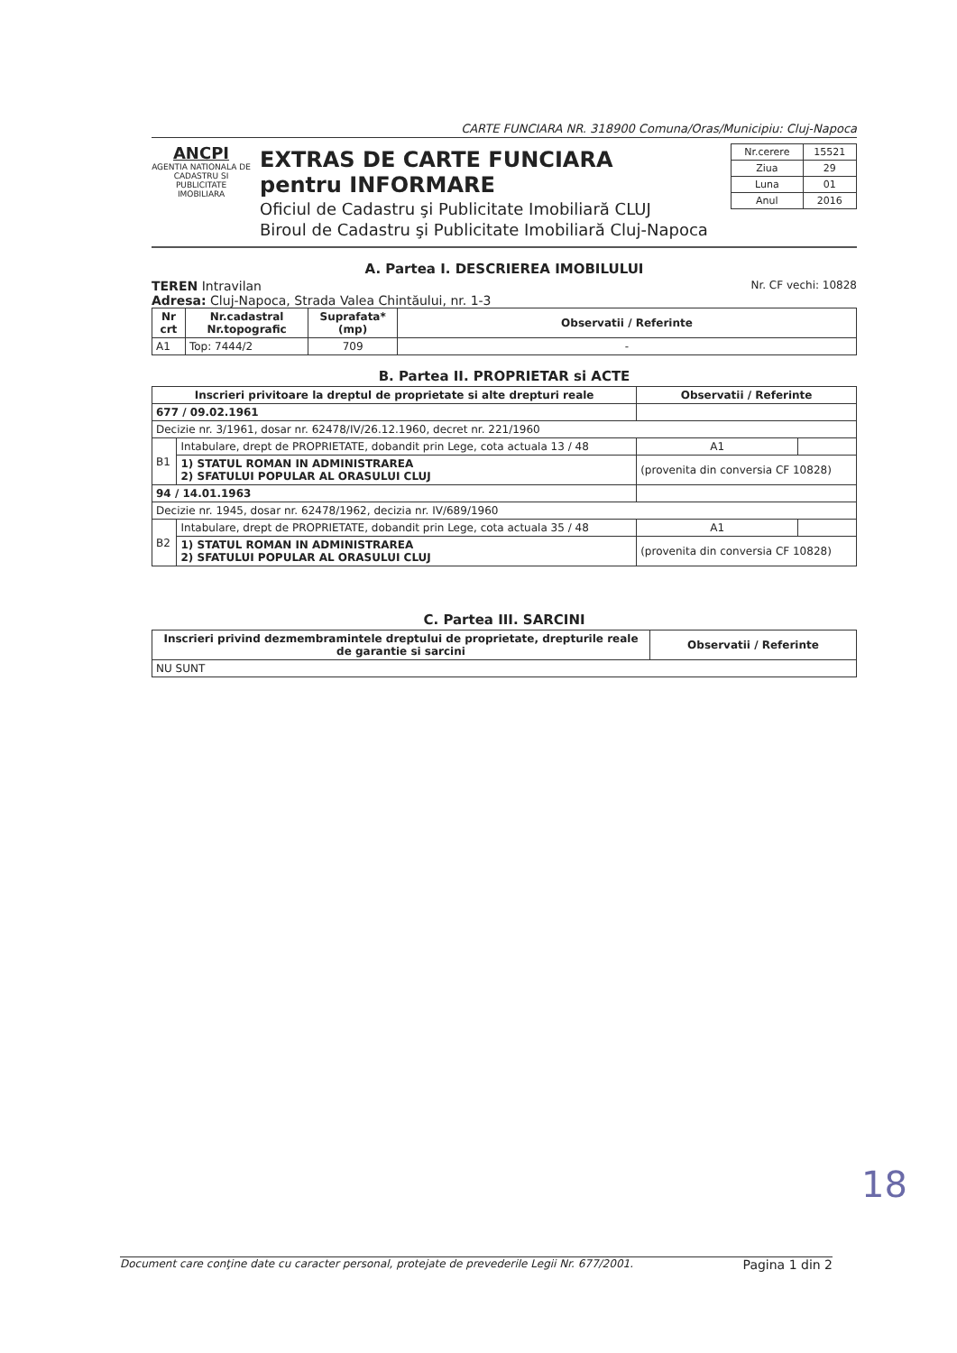CARTE FUNCIARA NR. 318900 Comuna/Oras/Municipiu: Cluj-Napoca
ANCPI
AGENTIA NATIONALA DE CADASTRU SI PUBLICITATE IMOBILIARA
EXTRAS DE CARTE FUNCIARA
pentru INFORMARE
Oficiul de Cadastru şi Publicitate Imobiliară CLUJ
Biroul de Cadastru şi Publicitate Imobiliară Cluj-Napoca
| Nr.cerere | 15521 |
| Ziua | 29 |
| Luna | 01 |
| Anul | 2016 |
A. Partea I. DESCRIEREA IMOBILULUI
TEREN Intravilan Nr. CF vechi: 10828
Adresa: Cluj-Napoca, Strada Valea Chintăului, nr. 1-3
| Nr crt | Nr.cadastral Nr.topografic | Suprafata* (mp) | Observatii / Referinte |
| --- | --- | --- | --- |
| A1 | Top: 7444/2 | 709 | - |
B. Partea II. PROPRIETAR si ACTE
| Inscrieri privitoare la dreptul de proprietate si alte drepturi reale | | Observatii / Referinte | |
| --- | --- | --- | --- |
| 677 / 09.02.1961 | | | |
| Decizie nr. 3/1961, dosar nr. 62478/IV/26.12.1960, decret nr. 221/1960 | | | |
| B1 | Intabulare, drept de PROPRIETATE, dobandit prin Lege, cota actuala 13 / 48 | A1 | |
| | 1) STATUL ROMAN IN ADMINISTRAREA 2) SFATULUI POPULAR AL ORASULUI CLUJ | (provenita din conversia CF 10828) | |
| 94 / 14.01.1963 | | | |
| Decizie nr. 1945, dosar nr. 62478/1962, decizia nr. IV/689/1960 | | | |
| B2 | Intabulare, drept de PROPRIETATE, dobandit prin Lege, cota actuala 35 / 48 | A1 | |
| | 1) STATUL ROMAN IN ADMINISTRAREA 2) SFATULUI POPULAR AL ORASULUI CLUJ | (provenita din conversia CF 10828) | |
C. Partea III. SARCINI
| Inscrieri privind dezmembramintele dreptului de proprietate, drepturile reale de garantie si sarcini | Observatii / Referinte |
| --- | --- |
| NU SUNT | |
18
Document care conţine date cu caracter personal, protejate de prevederile Legii Nr. 677/2001. Pagina 1 din 2